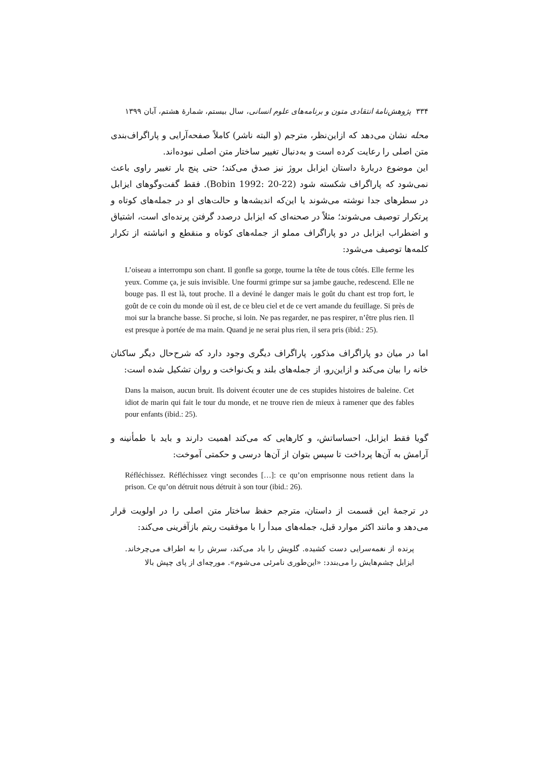۳۳۴ پژوهش‌نامهٔ انتقادی متون و برنامه‌های علوم انسانی، سال بیستم، شمارهٔ هشتم، آبان ۱۳۹۹
محله نشان می‌دهد که ازاین‌نظر، مترجم (و البته ناشر) کاملاً صفحه‌آرایی و پاراگراف‌بندی متن اصلی را رعایت کرده است و به‌دنبال تغییر ساختار متن اصلی نبوده‌اند.
این موضوع دربارهٔ داستان ایزابل بروژ نیز صدق می‌کند؛ حتی پنج بار تغییر راوی باعث نمی‌شود که پاراگراف شکسته شود (Bobin 1992: 20-22). فقط گفت‌وگوهای ایزابل در سطرهای جدا نوشته می‌شوند یا این‌که اندیشه‌ها و حالت‌های او در جمله‌های کوتاه و پرتکرار توصیف می‌شوند؛ مثلاً در صحنه‌ای که ایزابل درصدد گرفتن پرنده‌ای است، اشتیاق و اضطراب ایزابل در دو پاراگراف مملو از جمله‌های کوتاه و منقطع و انباشته از تکرار کلمه‌ها توصیف می‌شود:
L’oiseau a interrompu son chant. Il gonfle sa gorge, tourne la tête de tous côtés. Elle ferme les yeux. Comme ça, je suis invisible. Une fourmi grimpe sur sa jambe gauche, redescend. Elle ne bouge pas. Il est là, tout proche. Il a deviné le danger mais le goût du chant est trop fort, le goût de ce coin du monde où il est, de ce bleu ciel et de ce vert amande du feuillage. Si près de moi sur la branche basse. Si proche, si loin. Ne pas regarder, ne pas respirer, n’être plus rien. Il est presque à portée de ma main. Quand je ne serai plus rien, il sera pris (ibid.: 25).
اما در میان دو پاراگراف مذکور، پاراگراف دیگری وجود دارد که شرح‌حال دیگر ساکنان خانه را بیان می‌کند و ازاین‌رو، از جمله‌های بلند و یک‌نواخت و روان تشکیل شده است:
Dans la maison, aucun bruit. Ils doivent écouter une de ces stupides histoires de baleine. Cet idiot de marin qui fait le tour du monde, et ne trouve rien de mieux à ramener que des fables pour enfants (ibid.: 25).
گویا فقط ایزابل، احساساتش، و کارهایی که می‌کند اهمیت دارند و باید با طمأنینه و آرامش به آن‌ها پرداخت تا سپس بتوان از آن‌ها درسی و حکمتی آموخت:
Réfléchissez. Réfléchissez vingt secondes […]: ce qu’on emprisonne nous retient dans la prison. Ce qu’on détruit nous détruit à son tour (ibid.: 26).
در ترجمهٔ این قسمت از داستان، مترجم حفظ ساختار متن اصلی را در اولویت قرار می‌دهد و مانند اکثر موارد قبل، جمله‌های مبدأ را با موفقیت ریتم بازآفرینی می‌کند:
پرنده از نغمه‌سرایی دست کشیده. گلویش را باد می‌کند، سرش را به اطراف می‌چرخاند. ایزابل چشم‌هایش را می‌بندد: «این‌طوری نامرئی می‌شوم». مورچه‌ای از پای چپش بالا